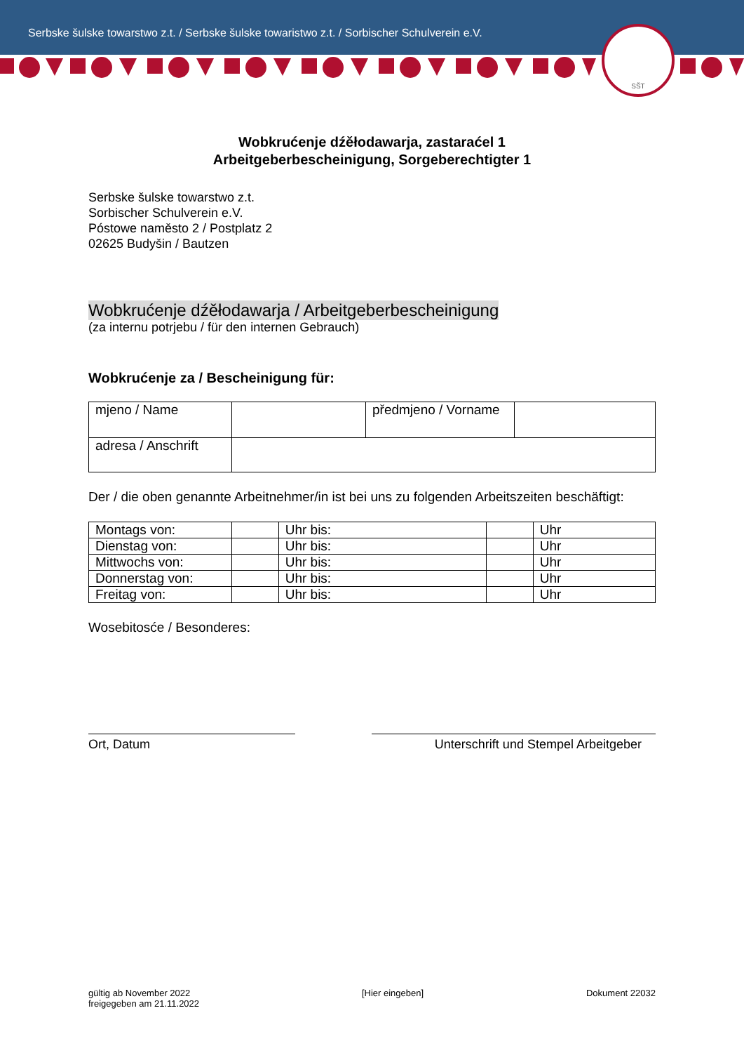Serbske šulske towarstwo z.t. / Serbske šulske towaristwo z.t. / Sorbischer Schulverein e.V.
SŠT
Wobkrućenje dźěłodawarja, zastaraćel 1
Arbeitgeberbescheinigung, Sorgeberechtigter 1
Serbske šulske towarstwo z.t.
Sorbischer Schulverein e.V.
Póstowe naměsto 2 / Postplatz 2
02625 Budyšin / Bautzen
Wobkrućenje dźěłodawarja / Arbeitgeberbescheinigung
(za internu potrjebu / für den internen Gebrauch)
Wobkrućenje za / Bescheinigung für:
| mjeno / Name | | předmjeno / Vorname | |
| adresa / Anschrift | | | |
Der / die oben genannte Arbeitnehmer/in ist bei uns zu folgenden Arbeitszeiten beschäftigt:
| Montags von: | | Uhr bis: | | Uhr |
| Dienstag von: | | Uhr bis: | | Uhr |
| Mittwochs von: | | Uhr bis: | | Uhr |
| Donnerstag von: | | Uhr bis: | | Uhr |
| Freitag von: | | Uhr bis: | | Uhr |
Wosebitosće / Besonderes:
Ort, Datum Unterschrift und Stempel Arbeitgeber
gültig ab November 2022
freigegeben am 21.11.2022
[Hier eingeben] Dokument 22032